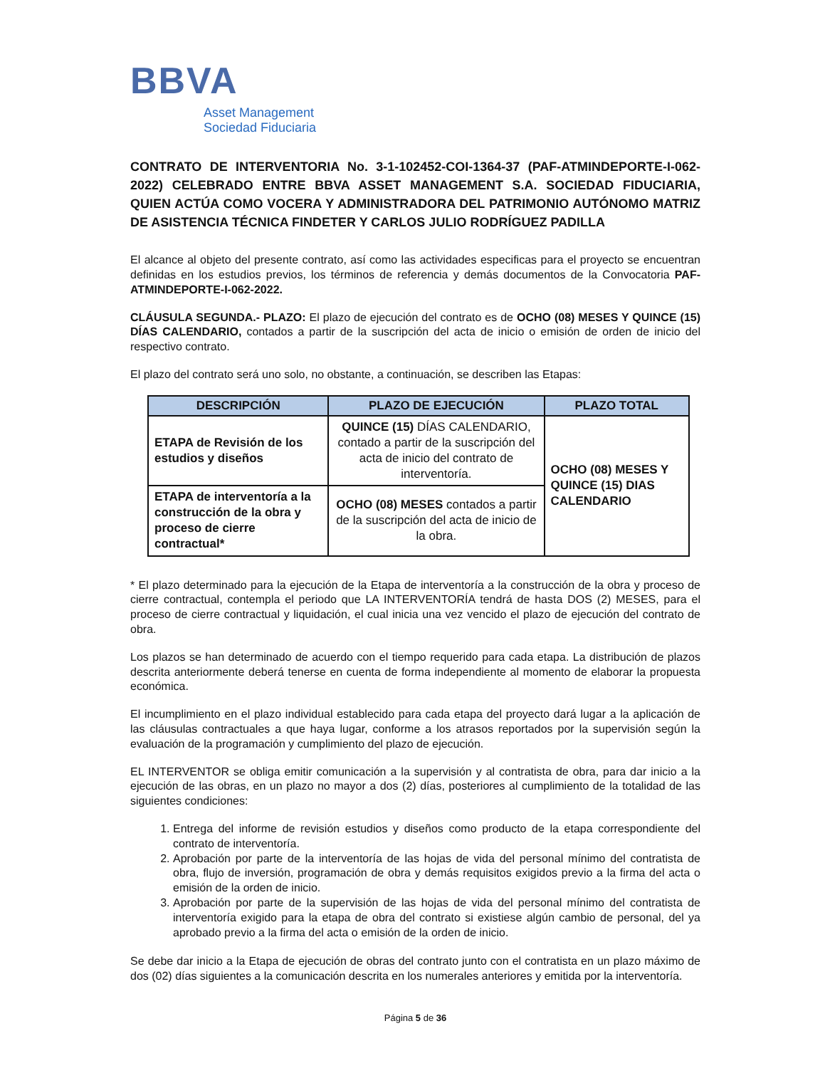BBVA
Asset Management
Sociedad Fiduciaria
CONTRATO DE INTERVENTORIA No. 3-1-102452-COI-1364-37 (PAF-ATMINDEPORTE-I-062-2022) CELEBRADO ENTRE BBVA ASSET MANAGEMENT S.A. SOCIEDAD FIDUCIARIA, QUIEN ACTÚA COMO VOCERA Y ADMINISTRADORA DEL PATRIMONIO AUTÓNOMO MATRIZ DE ASISTENCIA TÉCNICA FINDETER Y CARLOS JULIO RODRÍGUEZ PADILLA
El alcance al objeto del presente contrato, así como las actividades especificas para el proyecto se encuentran definidas en los estudios previos, los términos de referencia y demás documentos de la Convocatoria PAF-ATMINDEPORTE-I-062-2022.
CLÁUSULA SEGUNDA.- PLAZO: El plazo de ejecución del contrato es de OCHO (08) MESES Y QUINCE (15) DÍAS CALENDARIO, contados a partir de la suscripción del acta de inicio o emisión de orden de inicio del respectivo contrato.
El plazo del contrato será uno solo, no obstante, a continuación, se describen las Etapas:
| DESCRIPCIÓN | PLAZO DE EJECUCIÓN | PLAZO TOTAL |
| --- | --- | --- |
| ETAPA de Revisión de los estudios y diseños | QUINCE (15) DÍAS CALENDARIO, contado a partir de la suscripción del acta de inicio del contrato de interventoría. | OCHO (08) MESES Y QUINCE (15) DIAS CALENDARIO |
| ETAPA de interventoría a la construcción de la obra y proceso de cierre contractual* | OCHO (08) MESES contados a partir de la suscripción del acta de inicio de la obra. | |
* El plazo determinado para la ejecución de la Etapa de interventoría a la construcción de la obra y proceso de cierre contractual, contempla el periodo que LA INTERVENTORÍA tendrá de hasta DOS (2) MESES, para el proceso de cierre contractual y liquidación, el cual inicia una vez vencido el plazo de ejecución del contrato de obra.
Los plazos se han determinado de acuerdo con el tiempo requerido para cada etapa. La distribución de plazos descrita anteriormente deberá tenerse en cuenta de forma independiente al momento de elaborar la propuesta económica.
El incumplimiento en el plazo individual establecido para cada etapa del proyecto dará lugar a la aplicación de las cláusulas contractuales a que haya lugar, conforme a los atrasos reportados por la supervisión según la evaluación de la programación y cumplimiento del plazo de ejecución.
EL INTERVENTOR se obliga emitir comunicación a la supervisión y al contratista de obra, para dar inicio a la ejecución de las obras, en un plazo no mayor a dos (2) días, posteriores al cumplimiento de la totalidad de las siguientes condiciones:
1. Entrega del informe de revisión estudios y diseños como producto de la etapa correspondiente del contrato de interventoría.
2. Aprobación por parte de la interventoría de las hojas de vida del personal mínimo del contratista de obra, flujo de inversión, programación de obra y demás requisitos exigidos previo a la firma del acta o emisión de la orden de inicio.
3. Aprobación por parte de la supervisión de las hojas de vida del personal mínimo del contratista de interventoría exigido para la etapa de obra del contrato si existiese algún cambio de personal, del ya aprobado previo a la firma del acta o emisión de la orden de inicio.
Se debe dar inicio a la Etapa de ejecución de obras del contrato junto con el contratista en un plazo máximo de dos (02) días siguientes a la comunicación descrita en los numerales anteriores y emitida por la interventoría.
Página 5 de 36